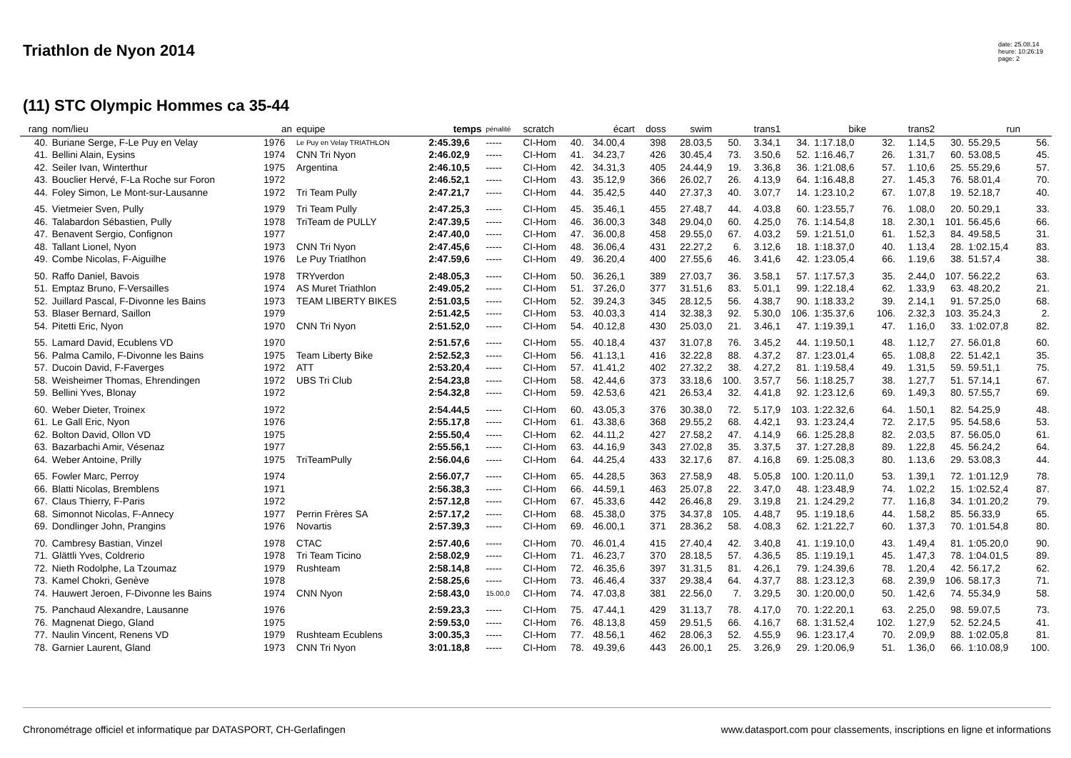Triathlon de Nyon 2014
date: 25.08.14
heure: 10:26:19
page: 2
(11) STC Olympic Hommes ca 35-44
| rang | nom/lieu | an | equipe | temps | pénalité | scratch | écart | | doss | swim | | trans1 | bike | | trans2 | | run | | |
| --- | --- | --- | --- | --- | --- | --- | --- | --- | --- | --- | --- | --- | --- | --- | --- | --- | --- | --- | --- |
| 40. | Buriane Serge, F-Le Puy en Velay | 1976 | Le Puy en Velay TRIATHLON | 2:45.39,6 | ----- | CI-Hom | 40. | 34.00,4 | 398 | 28.03,5 | 50. | 3.34,1 | 34. | 1:17.18,0 | 32. | 1.14,5 | 30. | 55.29,5 | 56. |
| 41. | Bellini Alain, Eysins | 1974 | CNN Tri Nyon | 2:46.02,9 | ----- | CI-Hom | 41. | 34.23,7 | 426 | 30.45,4 | 73. | 3.50,6 | 52. | 1:16.46,7 | 26. | 1.31,7 | 60. | 53.08,5 | 45. |
| 42. | Seiler Ivan, Winterthur | 1975 | Argentina | 2:46.10,5 | ----- | CI-Hom | 42. | 34.31,3 | 405 | 24.44,9 | 19. | 3.36,8 | 36. | 1:21.08,6 | 57. | 1.10,6 | 25. | 55.29,6 | 57. |
| 43. | Bouclier Hervé, F-La Roche sur Foron | 1972 | | 2:46.52,1 | ----- | CI-Hom | 43. | 35.12,9 | 366 | 26.02,7 | 26. | 4.13,9 | 64. | 1:16.48,8 | 27. | 1.45,3 | 76. | 58.01,4 | 70. |
| 44. | Foley Simon, Le Mont-sur-Lausanne | 1972 | Tri Team Pully | 2:47.21,7 | ----- | CI-Hom | 44. | 35.42,5 | 440 | 27.37,3 | 40. | 3.07,7 | 14. | 1:23.10,2 | 67. | 1.07,8 | 19. | 52.18,7 | 40. |
| 45. | Vietmeier Sven, Pully | 1979 | Tri Team Pully | 2:47.25,3 | ----- | CI-Hom | 45. | 35.46,1 | 455 | 27.48,7 | 44. | 4.03,8 | 60. | 1:23.55,7 | 76. | 1.08,0 | 20. | 50.29,1 | 33. |
| 46. | Talabardon Sébastien, Pully | 1978 | TriTeam de PULLY | 2:47.39,5 | ----- | CI-Hom | 46. | 36.00,3 | 348 | 29.04,0 | 60. | 4.25,0 | 76. | 1:14.54,8 | 18. | 2.30,1 | 101. | 56.45,6 | 66. |
| 47. | Benavent Sergio, Confignon | 1977 | | 2:47.40,0 | ----- | CI-Hom | 47. | 36.00,8 | 458 | 29.55,0 | 67. | 4.03,2 | 59. | 1:21.51,0 | 61. | 1.52,3 | 84. | 49.58,5 | 31. |
| 48. | Tallant Lionel, Nyon | 1973 | CNN Tri Nyon | 2:47.45,6 | ----- | CI-Hom | 48. | 36.06,4 | 431 | 22.27,2 | 6. | 3.12,6 | 18. | 1:18.37,0 | 40. | 1.13,4 | 28. | 1:02.15,4 | 83. |
| 49. | Combe Nicolas, F-Aiguilhe | 1976 | Le Puy Triatlhon | 2:47.59,6 | ----- | CI-Hom | 49. | 36.20,4 | 400 | 27.55,6 | 46. | 3.41,6 | 42. | 1:23.05,4 | 66. | 1.19,6 | 38. | 51.57,4 | 38. |
| 50. | Raffo Daniel, Bavois | 1978 | TRYverdon | 2:48.05,3 | ----- | CI-Hom | 50. | 36.26,1 | 389 | 27.03,7 | 36. | 3.58,1 | 57. | 1:17.57,3 | 35. | 2.44,0 | 107. | 56.22,2 | 63. |
| 51. | Emptaz Bruno, F-Versailles | 1974 | AS Muret Triathlon | 2:49.05,2 | ----- | CI-Hom | 51. | 37.26,0 | 377 | 31.51,6 | 83. | 5.01,1 | 99. | 1:22.18,4 | 62. | 1.33,9 | 63. | 48.20,2 | 21. |
| 52. | Juillard Pascal, F-Divonne les Bains | 1973 | TEAM LIBERTY BIKES | 2:51.03,5 | ----- | CI-Hom | 52. | 39.24,3 | 345 | 28.12,5 | 56. | 4.38,7 | 90. | 1:18.33,2 | 39. | 2.14,1 | 91. | 57.25,0 | 68. |
| 53. | Blaser Bernard, Saillon | 1979 | | 2:51.42,5 | ----- | CI-Hom | 53. | 40.03,3 | 414 | 32.38,3 | 92. | 5.30,0 | 106. | 1:35.37,6 | 106. | 2.32,3 | 103. | 35.24,3 | 2. |
| 54. | Pitetti Eric, Nyon | 1970 | CNN Tri Nyon | 2:51.52,0 | ----- | CI-Hom | 54. | 40.12,8 | 430 | 25.03,0 | 21. | 3.46,1 | 47. | 1:19.39,1 | 47. | 1.16,0 | 33. | 1:02.07,8 | 82. |
| 55. | Lamard David, Ecublens VD | 1970 | | 2:51.57,6 | ----- | CI-Hom | 55. | 40.18,4 | 437 | 31.07,8 | 76. | 3.45,2 | 44. | 1:19.50,1 | 48. | 1.12,7 | 27. | 56.01,8 | 60. |
| 56. | Palma Camilo, F-Divonne les Bains | 1975 | Team Liberty Bike | 2:52.52,3 | ----- | CI-Hom | 56. | 41.13,1 | 416 | 32.22,8 | 88. | 4.37,2 | 87. | 1:23.01,4 | 65. | 1.08,8 | 22. | 51.42,1 | 35. |
| 57. | Ducoin David, F-Faverges | 1972 | ATT | 2:53.20,4 | ----- | CI-Hom | 57. | 41.41,2 | 402 | 27.32,2 | 38. | 4.27,2 | 81. | 1:19.58,4 | 49. | 1.31,5 | 59. | 59.51,1 | 75. |
| 58. | Weisheimer Thomas, Ehrendingen | 1972 | UBS Tri Club | 2:54.23,8 | ----- | CI-Hom | 58. | 42.44,6 | 373 | 33.18,6 | 100. | 3.57,7 | 56. | 1:18.25,7 | 38. | 1.27,7 | 51. | 57.14,1 | 67. |
| 59. | Bellini Yves, Blonay | 1972 | | 2:54.32,8 | ----- | CI-Hom | 59. | 42.53,6 | 421 | 26.53,4 | 32. | 4.41,8 | 92. | 1:23.12,6 | 69. | 1.49,3 | 80. | 57.55,7 | 69. |
| 60. | Weber Dieter, Troinex | 1972 | | 2:54.44,5 | ----- | CI-Hom | 60. | 43.05,3 | 376 | 30.38,0 | 72. | 5.17,9 | 103. | 1:22.32,6 | 64. | 1.50,1 | 82. | 54.25,9 | 48. |
| 61. | Le Gall Eric, Nyon | 1976 | | 2:55.17,8 | ----- | CI-Hom | 61. | 43.38,6 | 368 | 29.55,2 | 68. | 4.42,1 | 93. | 1:23.24,4 | 72. | 2.17,5 | 95. | 54.58,6 | 53. |
| 62. | Bolton David, Ollon VD | 1975 | | 2:55.50,4 | ----- | CI-Hom | 62. | 44.11,2 | 427 | 27.58,2 | 47. | 4.14,9 | 66. | 1:25.28,8 | 82. | 2.03,5 | 87. | 56.05,0 | 61. |
| 63. | Bazarbachi Amir, Vésenaz | 1977 | | 2:55.56,1 | ----- | CI-Hom | 63. | 44.16,9 | 343 | 27.02,8 | 35. | 3.37,5 | 37. | 1:27.28,8 | 89. | 1.22,8 | 45. | 56.24,2 | 64. |
| 64. | Weber Antoine, Prilly | 1975 | TriTeamPully | 2:56.04,6 | ----- | CI-Hom | 64. | 44.25,4 | 433 | 32.17,6 | 87. | 4.16,8 | 69. | 1:25.08,3 | 80. | 1.13,6 | 29. | 53.08,3 | 44. |
| 65. | Fowler Marc, Perroy | 1974 | | 2:56.07,7 | ----- | CI-Hom | 65. | 44.28,5 | 363 | 27.58,9 | 48. | 5.05,8 | 100. | 1:20.11,0 | 53. | 1.39,1 | 72. | 1:01.12,9 | 78. |
| 66. | Blatti Nicolas, Bremblens | 1971 | | 2:56.38,3 | ----- | CI-Hom | 66. | 44.59,1 | 463 | 25.07,8 | 22. | 3.47,0 | 48. | 1:23.48,9 | 74. | 1.02,2 | 15. | 1:02.52,4 | 87. |
| 67. | Claus Thierry, F-Paris | 1972 | | 2:57.12,8 | ----- | CI-Hom | 67. | 45.33,6 | 442 | 26.46,8 | 29. | 3.19,8 | 21. | 1:24.29,2 | 77. | 1.16,8 | 34. | 1:01.20,2 | 79. |
| 68. | Simonnot Nicolas, F-Annecy | 1977 | Perrin Frères SA | 2:57.17,2 | ----- | CI-Hom | 68. | 45.38,0 | 375 | 34.37,8 | 105. | 4.48,7 | 95. | 1:19.18,6 | 44. | 1.58,2 | 85. | 56.33,9 | 65. |
| 69. | Dondlinger John, Prangins | 1976 | Novartis | 2:57.39,3 | ----- | CI-Hom | 69. | 46.00,1 | 371 | 28.36,2 | 58. | 4.08,3 | 62. | 1:21.22,7 | 60. | 1.37,3 | 70. | 1:01.54,8 | 80. |
| 70. | Cambresy Bastian, Vinzel | 1978 | CTAC | 2:57.40,6 | ----- | CI-Hom | 70. | 46.01,4 | 415 | 27.40,4 | 42. | 3.40,8 | 41. | 1:19.10,0 | 43. | 1.49,4 | 81. | 1:05.20,0 | 90. |
| 71. | Glättli Yves, Coldrerio | 1978 | Tri Team Ticino | 2:58.02,9 | ----- | CI-Hom | 71. | 46.23,7 | 370 | 28.18,5 | 57. | 4.36,5 | 85. | 1:19.19,1 | 45. | 1.47,3 | 78. | 1:04.01,5 | 89. |
| 72. | Nieth Rodolphe, La Tzoumaz | 1979 | Rushteam | 2:58.14,8 | ----- | CI-Hom | 72. | 46.35,6 | 397 | 31.31,5 | 81. | 4.26,1 | 79. | 1:24.39,6 | 78. | 1.20,4 | 42. | 56.17,2 | 62. |
| 73. | Kamel Chokri, Genève | 1978 | | 2:58.25,6 | ----- | CI-Hom | 73. | 46.46,4 | 337 | 29.38,4 | 64. | 4.37,7 | 88. | 1:23.12,3 | 68. | 2.39,9 | 106. | 58.17,3 | 71. |
| 74. | Hauwert Jeroen, F-Divonne les Bains | 1974 | CNN Nyon | 2:58.43,0 | 15.00,0 | CI-Hom | 74. | 47.03,8 | 381 | 22.56,0 | 7. | 3.29,5 | 30. | 1:20.00,0 | 50. | 1.42,6 | 74. | 55.34,9 | 58. |
| 75. | Panchaud Alexandre, Lausanne | 1976 | | 2:59.23,3 | ----- | CI-Hom | 75. | 47.44,1 | 429 | 31.13,7 | 78. | 4.17,0 | 70. | 1:22.20,1 | 63. | 2.25,0 | 98. | 59.07,5 | 73. |
| 76. | Magnenat Diego, Gland | 1975 | | 2:59.53,0 | ----- | CI-Hom | 76. | 48.13,8 | 459 | 29.51,5 | 66. | 4.16,7 | 68. | 1:31.52,4 | 102. | 1.27,9 | 52. | 52.24,5 | 41. |
| 77. | Naulin Vincent, Renens VD | 1979 | Rushteam Ecublens | 3:00.35,3 | ----- | CI-Hom | 77. | 48.56,1 | 462 | 28.06,3 | 52. | 4.55,9 | 96. | 1:23.17,4 | 70. | 2.09,9 | 88. | 1:02.05,8 | 81. |
| 78. | Garnier Laurent, Gland | 1973 | CNN Tri Nyon | 3:01.18,8 | ----- | CI-Hom | 78. | 49.39,6 | 443 | 26.00,1 | 25. | 3.26,9 | 29. | 1:20.06,9 | 51. | 1.36,0 | 66. | 1:10.08,9 | 100. |
Chronométrage officiel et informatique par DATASPORT, CH-Gerlafingen
www.datasport.com pour classements, inscriptions en ligne et informations